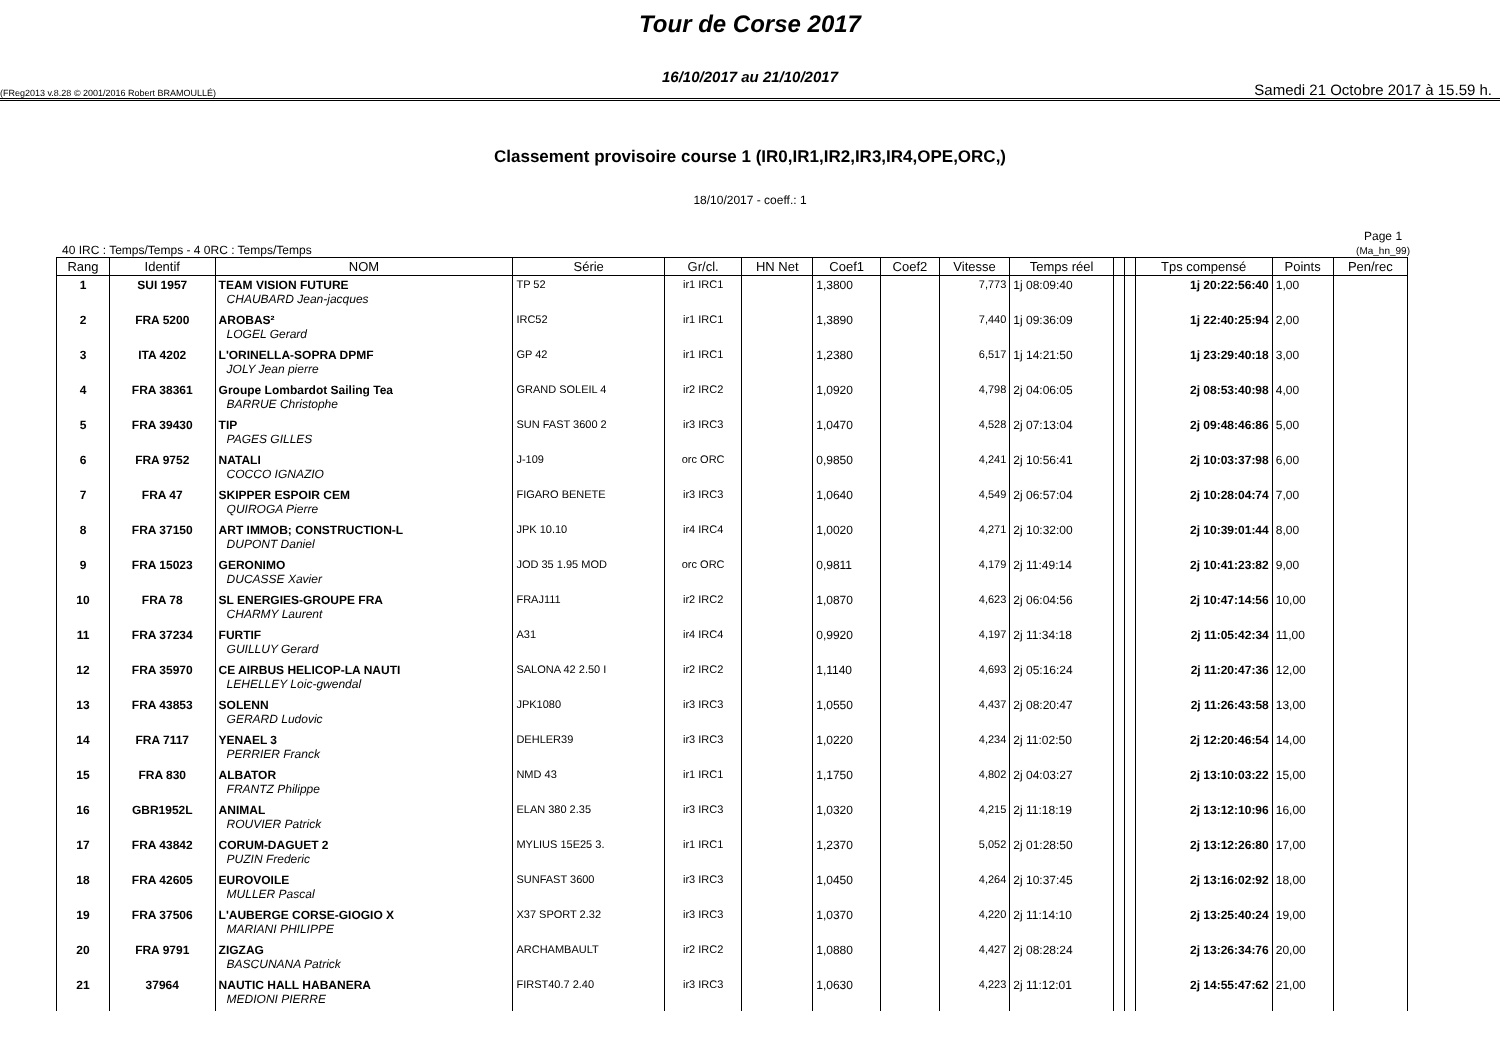Tour de Corse 2017
16/10/2017 au 21/10/2017
(FReg2013 v.8.28 © 2001/2016 Robert BRAMOULLÉ) Samedi 21 Octobre 2017 à 15.59 h.
Classement provisoire course 1 (IR0,IR1,IR2,IR3,IR4,OPE,ORC,)
18/10/2017 - coeff.: 1
40 IRC : Temps/Temps - 4 0RC : Temps/Temps Page 1
(Ma_hn_99)
| Rang | Identif | NOM | Série | Gr/cl. | HN Net | Coef1 | Coef2 | Vitesse | Temps réel | | | Tps compensé | Points | Pen/rec |
| --- | --- | --- | --- | --- | --- | --- | --- | --- | --- | --- | --- | --- | --- | --- |
| 1 | SUI 1957 | TEAM VISION FUTURE CHAUBARD Jean-jacques | TP 52 | ir1 IRC1 | | 1,3800 | | 7,773 | 1j 08:09:40 | | | 1j 20:22:56:40 | 1,00 | |
| 2 | FRA 5200 | AROBAS² LOGEL Gerard | IRC52 | ir1 IRC1 | | 1,3890 | | 7,440 | 1j 09:36:09 | | | 1j 22:40:25:94 | 2,00 | |
| 3 | ITA 4202 | L'ORINELLA-SOPRA DPMF JOLY Jean pierre | GP 42 | ir1 IRC1 | | 1,2380 | | 6,517 | 1j 14:21:50 | | | 1j 23:29:40:18 | 3,00 | |
| 4 | FRA 38361 | Groupe Lombardot Sailing Tea BARRUE Christophe | GRAND SOLEIL 4 | ir2 IRC2 | | 1,0920 | | 4,798 | 2j 04:06:05 | | | 2j 08:53:40:98 | 4,00 | |
| 5 | FRA 39430 | TIP PAGES GILLES | SUN FAST 3600 2 | ir3 IRC3 | | 1,0470 | | 4,528 | 2j 07:13:04 | | | 2j 09:48:46:86 | 5,00 | |
| 6 | FRA 9752 | NATALI COCCO IGNAZIO | J-109 | orc ORC | | 0,9850 | | 4,241 | 2j 10:56:41 | | | 2j 10:03:37:98 | 6,00 | |
| 7 | FRA 47 | SKIPPER ESPOIR CEM QUIROGA Pierre | FIGARO BENETE | ir3 IRC3 | | 1,0640 | | 4,549 | 2j 06:57:04 | | | 2j 10:28:04:74 | 7,00 | |
| 8 | FRA 37150 | ART IMMOB; CONSTRUCTION-L DUPONT Daniel | JPK 10.10 | ir4 IRC4 | | 1,0020 | | 4,271 | 2j 10:32:00 | | | 2j 10:39:01:44 | 8,00 | |
| 9 | FRA 15023 | GERONIMO DUCASSE Xavier | JOD 35 1.95 MOD | orc ORC | | 0,9811 | | 4,179 | 2j 11:49:14 | | | 2j 10:41:23:82 | 9,00 | |
| 10 | FRA 78 | SL ENERGIES-GROUPE FRA CHARMY Laurent | FRAJ111 | ir2 IRC2 | | 1,0870 | | 4,623 | 2j 06:04:56 | | | 2j 10:47:14:56 | 10,00 | |
| 11 | FRA 37234 | FURTIF GUILLUY Gerard | A31 | ir4 IRC4 | | 0,9920 | | 4,197 | 2j 11:34:18 | | | 2j 11:05:42:34 | 11,00 | |
| 12 | FRA 35970 | CE AIRBUS HELICOP-LA NAUTI LEHELLEY Loic-gwendal | SALONA 42 2.50 I | ir2 IRC2 | | 1,1140 | | 4,693 | 2j 05:16:24 | | | 2j 11:20:47:36 | 12,00 | |
| 13 | FRA 43853 | SOLENN GERARD Ludovic | JPK1080 | ir3 IRC3 | | 1,0550 | | 4,437 | 2j 08:20:47 | | | 2j 11:26:43:58 | 13,00 | |
| 14 | FRA 7117 | YENAEL 3 PERRIER Franck | DEHLER39 | ir3 IRC3 | | 1,0220 | | 4,234 | 2j 11:02:50 | | | 2j 12:20:46:54 | 14,00 | |
| 15 | FRA 830 | ALBATOR FRANTZ Philippe | NMD 43 | ir1 IRC1 | | 1,1750 | | 4,802 | 2j 04:03:27 | | | 2j 13:10:03:22 | 15,00 | |
| 16 | GBR1952L | ANIMAL ROUVIER Patrick | ELAN 380 2.35 | ir3 IRC3 | | 1,0320 | | 4,215 | 2j 11:18:19 | | | 2j 13:12:10:96 | 16,00 | |
| 17 | FRA 43842 | CORUM-DAGUET 2 PUZIN Frederic | MYLIUS 15E25 3. | ir1 IRC1 | | 1,2370 | | 5,052 | 2j 01:28:50 | | | 2j 13:12:26:80 | 17,00 | |
| 18 | FRA 42605 | EUROVOILE MULLER Pascal | SUNFAST 3600 | ir3 IRC3 | | 1,0450 | | 4,264 | 2j 10:37:45 | | | 2j 13:16:02:92 | 18,00 | |
| 19 | FRA 37506 | L'AUBERGE CORSE-GIOGIO X MARIANI PHILIPPE | X37 SPORT 2.32 | ir3 IRC3 | | 1,0370 | | 4,220 | 2j 11:14:10 | | | 2j 13:25:40:24 | 19,00 | |
| 20 | FRA 9791 | ZIGZAG BASCUNANA Patrick | ARCHAMBAULT | ir2 IRC2 | | 1,0880 | | 4,427 | 2j 08:28:24 | | | 2j 13:26:34:76 | 20,00 | |
| 21 | 37964 | NAUTIC HALL HABANERA MEDIONI PIERRE | FIRST40.7 2.40 | ir3 IRC3 | | 1,0630 | | 4,223 | 2j 11:12:01 | | | 2j 14:55:47:62 | 21,00 | |